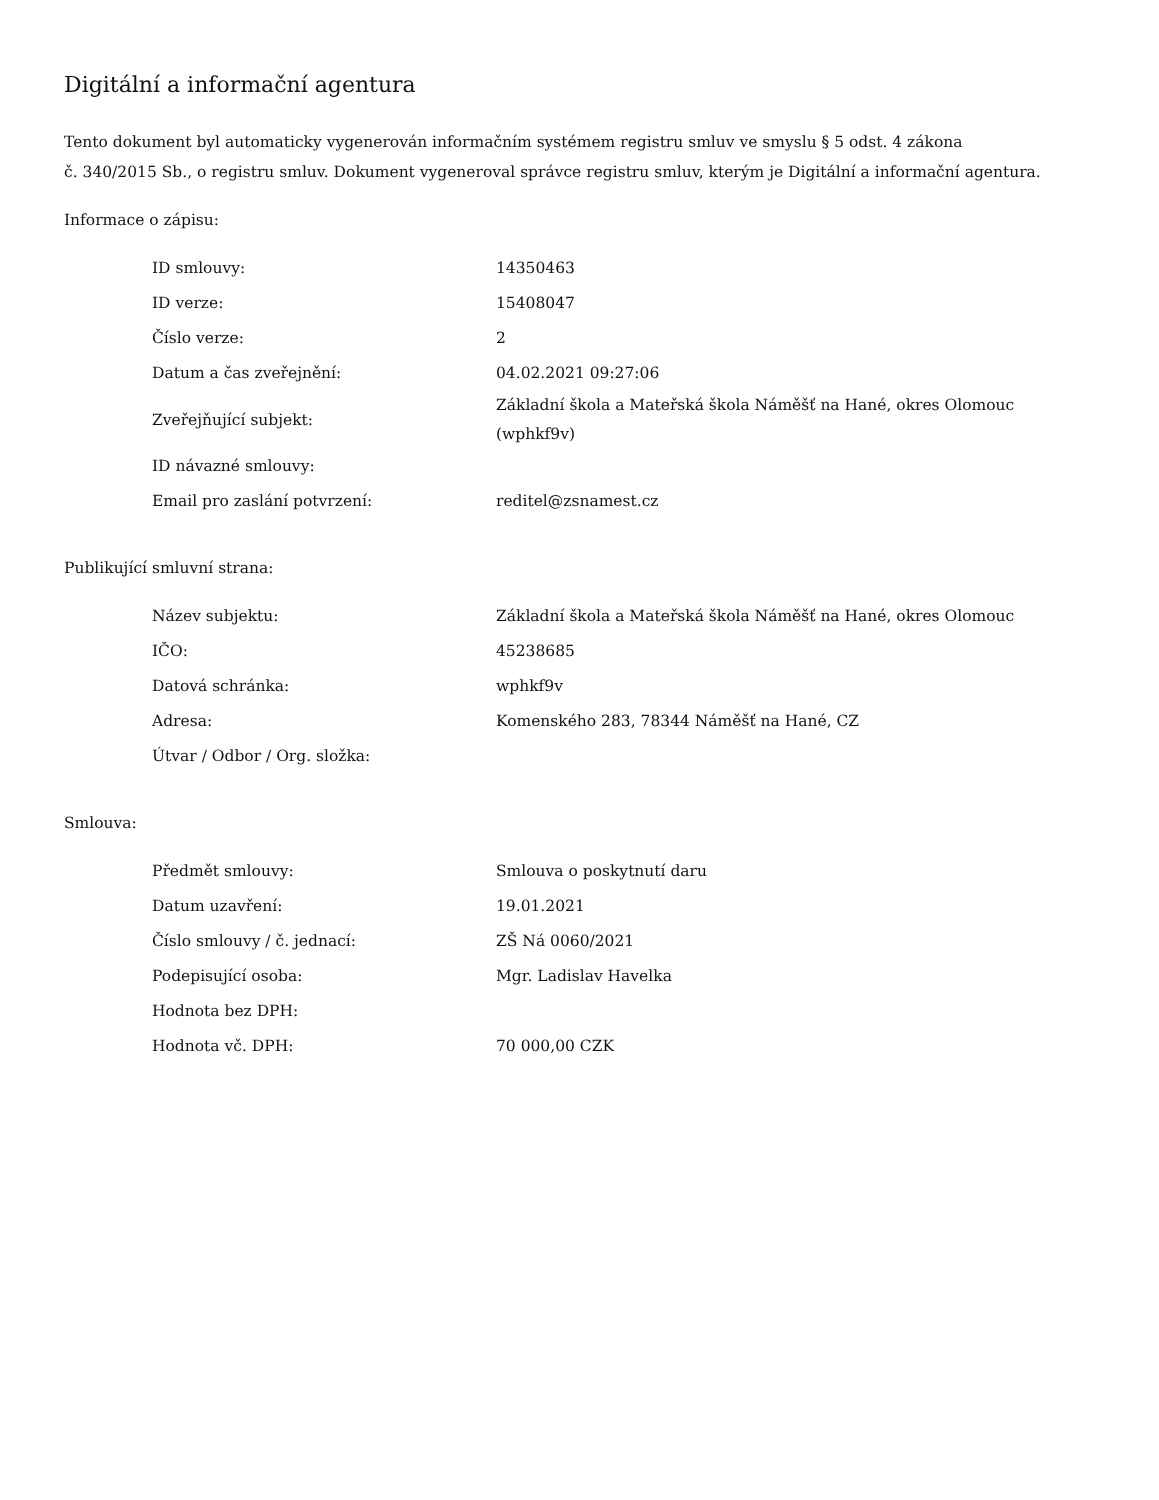Digitální a informační agentura
Tento dokument byl automaticky vygenerován informačním systémem registru smluv ve smyslu § 5 odst. 4 zákona
č. 340/2015 Sb., o registru smluv. Dokument vygeneroval správce registru smluv, kterým je Digitální a informační agentura.
Informace o zápisu:
| ID smlouvy: | 14350463 |
| ID verze: | 15408047 |
| Číslo verze: | 2 |
| Datum a čas zveřejnění: | 04.02.2021 09:27:06 |
| Zveřejňující subjekt: | Základní škola a Mateřská škola Náměšť na Hané, okres Olomouc (wphkf9v) |
| ID návazné smlouvy: | |
| Email pro zaslání potvrzení: | reditel@zsnamest.cz |
Publikující smluvní strana:
| Název subjektu: | Základní škola a Mateřská škola Náměšť na Hané, okres Olomouc |
| IČO: | 45238685 |
| Datová schránka: | wphkf9v |
| Adresa: | Komenského 283, 78344 Náměšť na Hané, CZ |
| Útvar / Odbor / Org. složka: | |
Smlouva:
| Předmět smlouvy: | Smlouva o poskytnutí daru |
| Datum uzavření: | 19.01.2021 |
| Číslo smlouvy / č. jednací: | ZŠ Ná 0060/2021 |
| Podepisující osoba: | Mgr. Ladislav Havelka |
| Hodnota bez DPH: | |
| Hodnota vč. DPH: | 70 000,00 CZK |